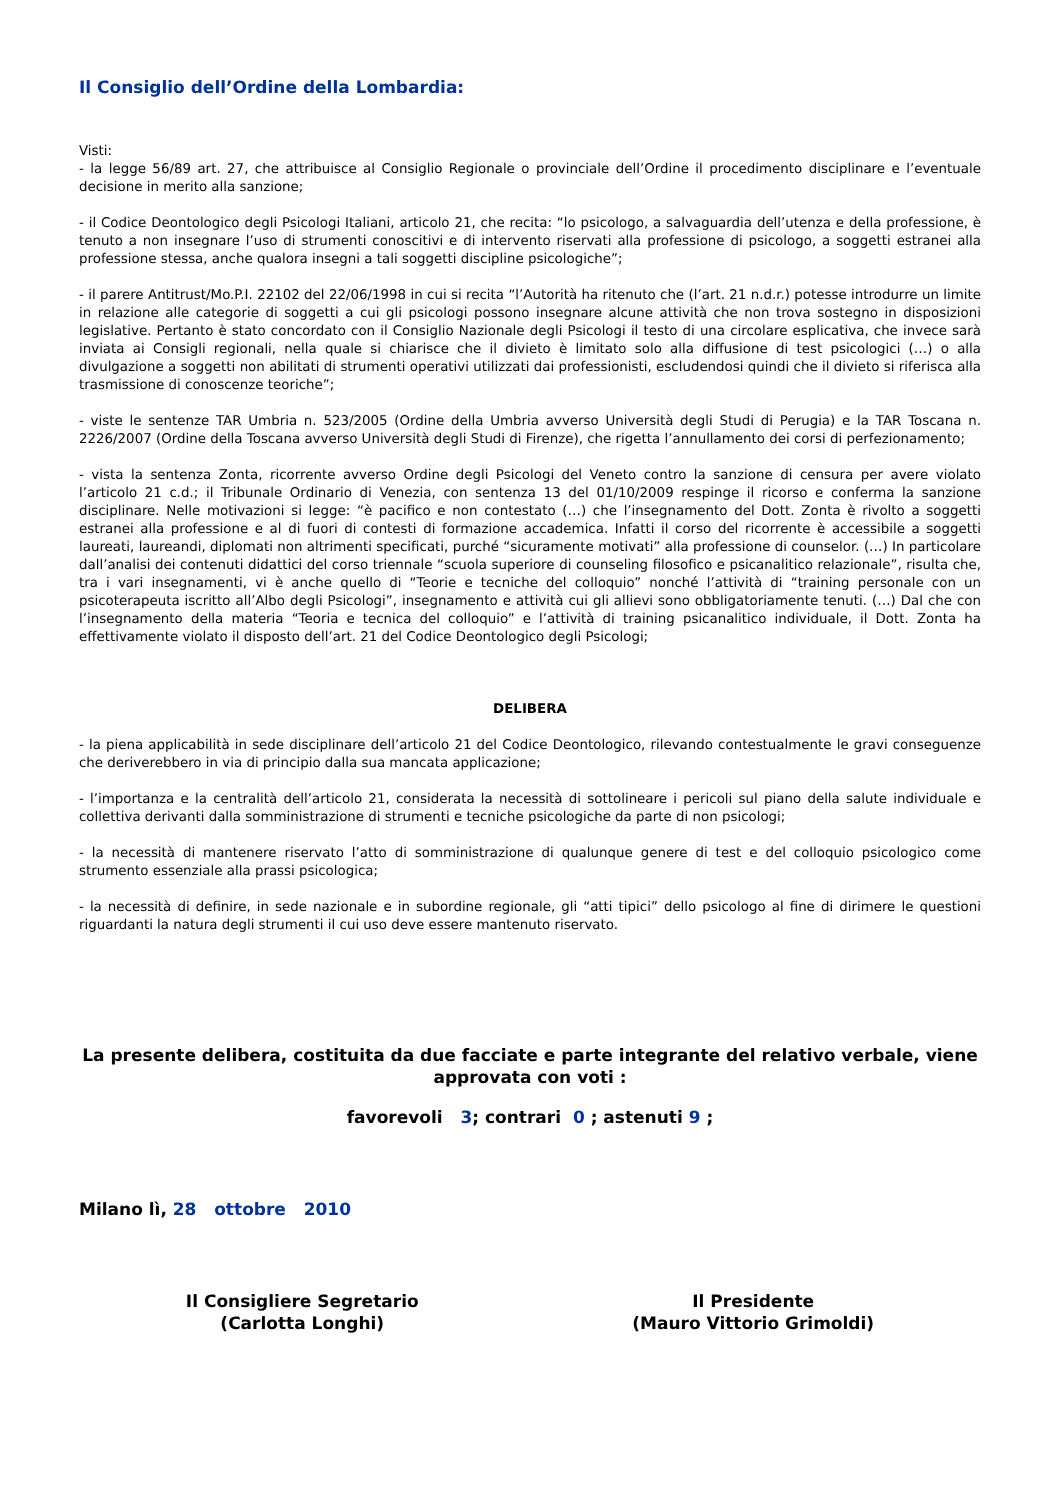Il Consiglio dell’Ordine della Lombardia:
Visti:
- la legge 56/89 art. 27, che attribuisce al Consiglio Regionale o provinciale dell’Ordine il procedimento disciplinare e l’eventuale decisione in merito alla sanzione;
- il Codice Deontologico degli Psicologi Italiani, articolo 21, che recita: “lo psicologo, a salvaguardia dell’utenza e della professione, è tenuto a non insegnare l’uso di strumenti conoscitivi e di intervento riservati alla professione di psicologo, a soggetti estranei alla professione stessa, anche qualora insegni a tali soggetti discipline psicologiche”;
- il parere Antitrust/Mo.P.I. 22102 del 22/06/1998 in cui si recita “l’Autorità ha ritenuto che (l’art. 21 n.d.r.) potesse introdurre un limite in relazione alle categorie di soggetti a cui gli psicologi possono insegnare alcune attività che non trova sostegno in disposizioni legislative. Pertanto è stato concordato con il Consiglio Nazionale degli Psicologi il testo di una circolare esplicativa, che invece sarà inviata ai Consigli regionali, nella quale si chiarisce che il divieto è limitato solo alla diffusione di test psicologici (…) o alla divulgazione a soggetti non abilitati di strumenti operativi utilizzati dai professionisti, escludendosi quindi che il divieto si riferisca alla trasmissione di conoscenze teoriche”;
- viste le sentenze TAR Umbria n. 523/2005 (Ordine della Umbria avverso Università degli Studi di Perugia) e la TAR Toscana n. 2226/2007 (Ordine della Toscana avverso Università degli Studi di Firenze), che rigetta l’annullamento dei corsi di perfezionamento;
- vista la sentenza Zonta, ricorrente avverso Ordine degli Psicologi del Veneto contro la sanzione di censura per avere violato l’articolo 21 c.d.; il Tribunale Ordinario di Venezia, con sentenza 13 del 01/10/2009 respinge il ricorso e conferma la sanzione disciplinare. Nelle motivazioni si legge: “è pacifico e non contestato (…) che l’insegnamento del Dott. Zonta è rivolto a soggetti estranei alla professione e al di fuori di contesti di formazione accademica. Infatti il corso del ricorrente è accessibile a soggetti laureati, laureandi, diplomati non altrimenti specificati, purché “sicuramente motivati” alla professione di counselor. (…) In particolare dall’analisi dei contenuti didattici del corso triennale “scuola superiore di counseling filosofico e psicanalitico relazionale”, risulta che, tra i vari insegnamenti, vi è anche quello di “Teorie e tecniche del colloquio” nonché l’attività di “training personale con un psicoterapeuta iscritto all’Albo degli Psicologi”, insegnamento e attività cui gli allievi sono obbligatoriamente tenuti. (…) Dal che con l’insegnamento della materia “Teoria e tecnica del colloquio” e l’attività di training psicanalitico individuale, il Dott. Zonta ha effettivamente violato il disposto dell’art. 21 del Codice Deontologico degli Psicologi;
DELIBERA
- la piena applicabilità in sede disciplinare dell’articolo 21 del Codice Deontologico, rilevando contestualmente le gravi conseguenze che deriverebbero in via di principio dalla sua mancata applicazione;
- l’importanza e la centralità dell’articolo 21, considerata la necessità di sottolineare i pericoli sul piano della salute individuale e collettiva derivanti dalla somministrazione di strumenti e tecniche psicologiche da parte di non psicologi;
- la necessità di mantenere riservato l’atto di somministrazione di qualunque genere di test e del colloquio psicologico come strumento essenziale alla prassi psicologica;
- la necessità di definire, in sede nazionale e in subordine regionale, gli “atti tipici” dello psicologo al fine di dirimere le questioni riguardanti la natura degli strumenti il cui uso deve essere mantenuto riservato.
La presente delibera, costituita da due facciate e parte integrante del relativo verbale, viene approvata con voti :
favorevoli 3; contrari 0 ; astenuti 9 ;
Milano lì, 28 ottobre 2010
Il Consigliere Segretario
(Carlotta Longhi)
Il Presidente
(Mauro Vittorio Grimoldi)